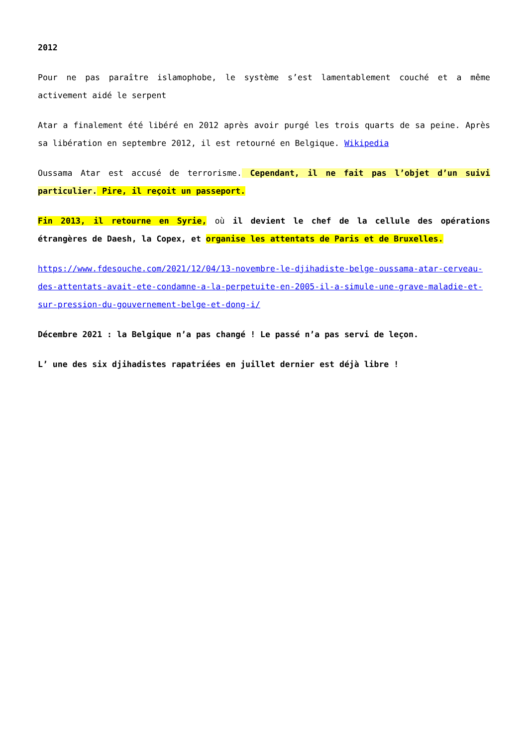2012
Pour ne pas paraître islamophobe, le système s’est lamentablement couché et a même activement aidé le serpent
Atar a finalement été libéré en 2012 après avoir purgé les trois quarts de sa peine. Après sa libération en septembre 2012, il est retourné en Belgique. Wikipedia
Oussama Atar est accusé de terrorisme. Cependant, il ne fait pas l’objet d’un suivi particulier. Pire, il reçoit un passeport.
Fin 2013, il retourne en Syrie, où il devient le chef de la cellule des opérations étrangères de Daesh, la Copex, et organise les attentats de Paris et de Bruxelles.
https://www.fdesouche.com/2021/12/04/13-novembre-le-djihadiste-belge-oussama-atar-cerveau-des-attentats-avait-ete-condamne-a-la-perpetuite-en-2005-il-a-simule-une-grave-maladie-et-sur-pression-du-gouvernement-belge-et-dong-i/
Décembre 2021 : la Belgique n’a pas changé ! Le passé n’a pas servi de leçon.
L’ une des six djihadistes rapatriées en juillet dernier est déjà libre !